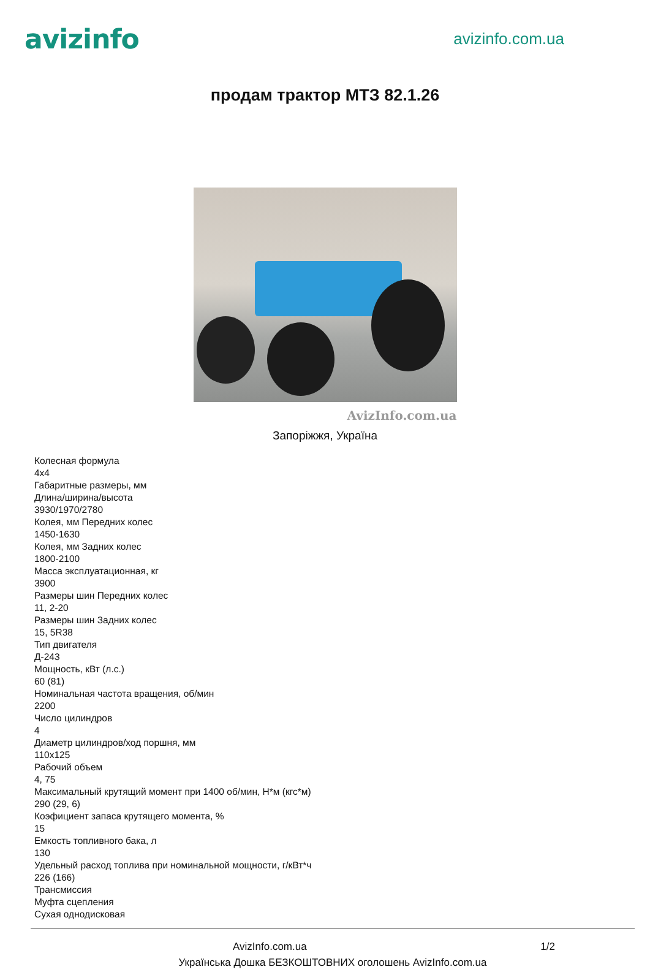avizinfo
avizinfo.com.ua
продам трактор МТЗ 82.1.26
AvizInfo.com.ua
Запоріжжя, Україна
Колесная формула
4x4
Габаритные размеры, мм
Длина/ширина/высота
3930/1970/2780
Колея, мм Передних колес
1450-1630
Колея, мм Задних колес
1800-2100
Масса эксплуатационная, кг
3900
Размеры шин Передних колес
11, 2-20
Размеры шин Задних колес
15, 5R38
Тип двигателя
Д-243
Мощность, кВт (л.с.)
60 (81)
Номинальная частота вращения, об/мин
2200
Число цилиндров
4
Диаметр цилиндров/ход поршня, мм
110x125
Рабочий объем
4, 75
Максимальный крутящий момент при 1400 об/мин, Н*м (кгс*м)
290 (29, 6)
Коэфициент запаса крутящего момента, %
15
Емкость топливного бака, л
130
Удельный расход топлива при номинальной мощности, г/кВт*ч
226 (166)
Трансмиссия
Муфта сцепления
Сухая однодисковая
AvizInfo.com.ua 1/2
Українська Дошка БЕЗКОШТОВНИХ оголошень AvizInfo.com.ua